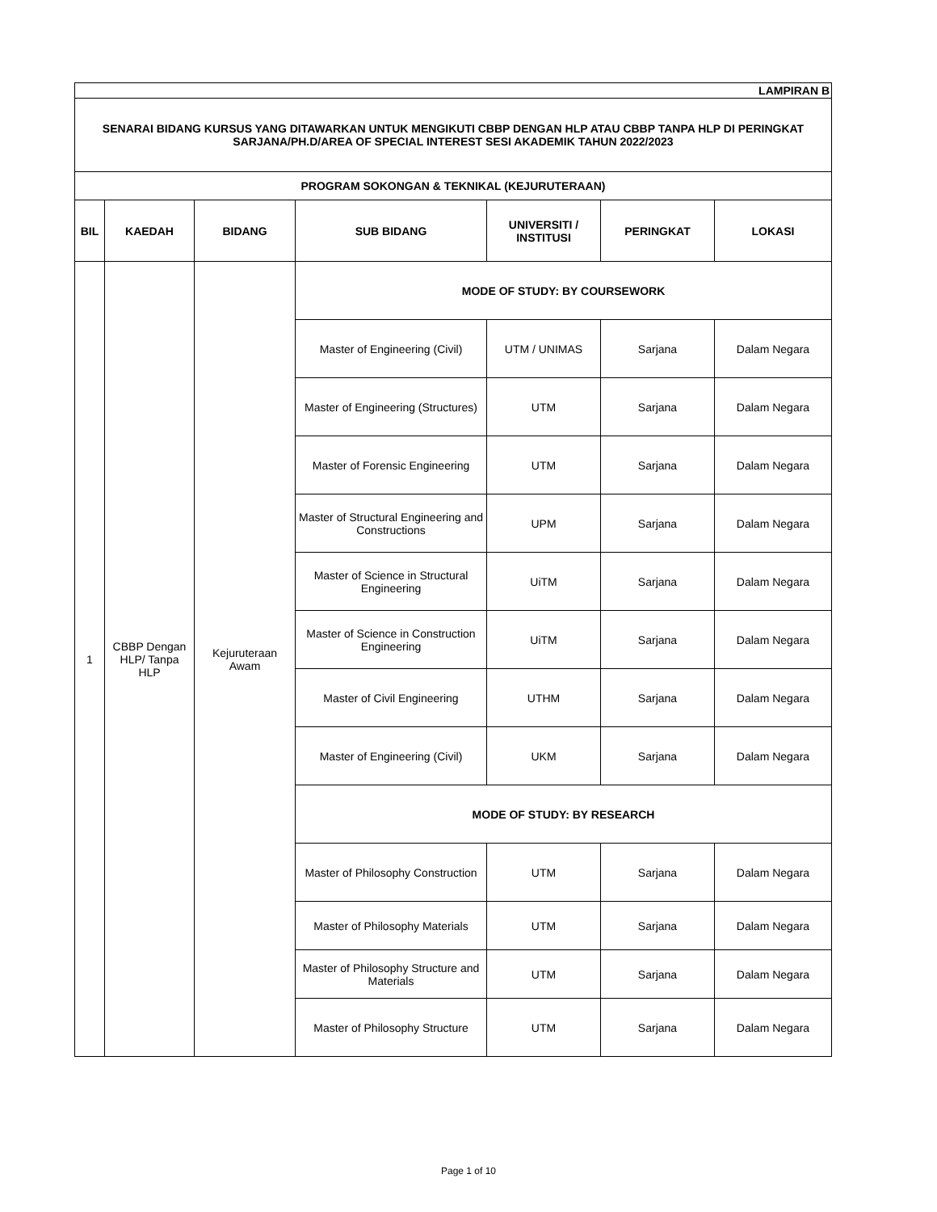| LAMPIRAN B | | | | | | |
| SENARAI BIDANG KURSUS YANG DITAWARKAN UNTUK MENGIKUTI CBBP DENGAN HLP ATAU CBBP TANPA HLP DI PERINGKAT SARJANA/PH.D/AREA OF SPECIAL INTEREST SESI AKADEMIK TAHUN 2022/2023 | | | | | | |
| PROGRAM SOKONGAN & TEKNIKAL (KEJURUTERAAN) | | | | | | |
| BIL | KAEDAH | BIDANG | SUB BIDANG | UNIVERSITI / INSTITUSI | PERINGKAT | LOKASI |
| 1 | CBBP Dengan HLP/ Tanpa HLP | Kejuruteraan Awam | MODE OF STUDY: BY COURSEWORK | | | |
| | | | Master of Engineering (Civil) | UTM / UNIMAS | Sarjana | Dalam Negara |
| | | | Master of Engineering (Structures) | UTM | Sarjana | Dalam Negara |
| | | | Master of Forensic Engineering | UTM | Sarjana | Dalam Negara |
| | | | Master of Structural Engineering and Constructions | UPM | Sarjana | Dalam Negara |
| | | | Master of Science in Structural Engineering | UiTM | Sarjana | Dalam Negara |
| | | | Master of Science in Construction Engineering | UiTM | Sarjana | Dalam Negara |
| | | | Master of Civil Engineering | UTHM | Sarjana | Dalam Negara |
| | | | Master of Engineering (Civil) | UKM | Sarjana | Dalam Negara |
| | | | MODE OF STUDY: BY RESEARCH | | | |
| | | | Master of Philosophy Construction | UTM | Sarjana | Dalam Negara |
| | | | Master of Philosophy Materials | UTM | Sarjana | Dalam Negara |
| | | | Master of Philosophy Structure and Materials | UTM | Sarjana | Dalam Negara |
| | | | Master of Philosophy Structure | UTM | Sarjana | Dalam Negara |
Page 1 of 10